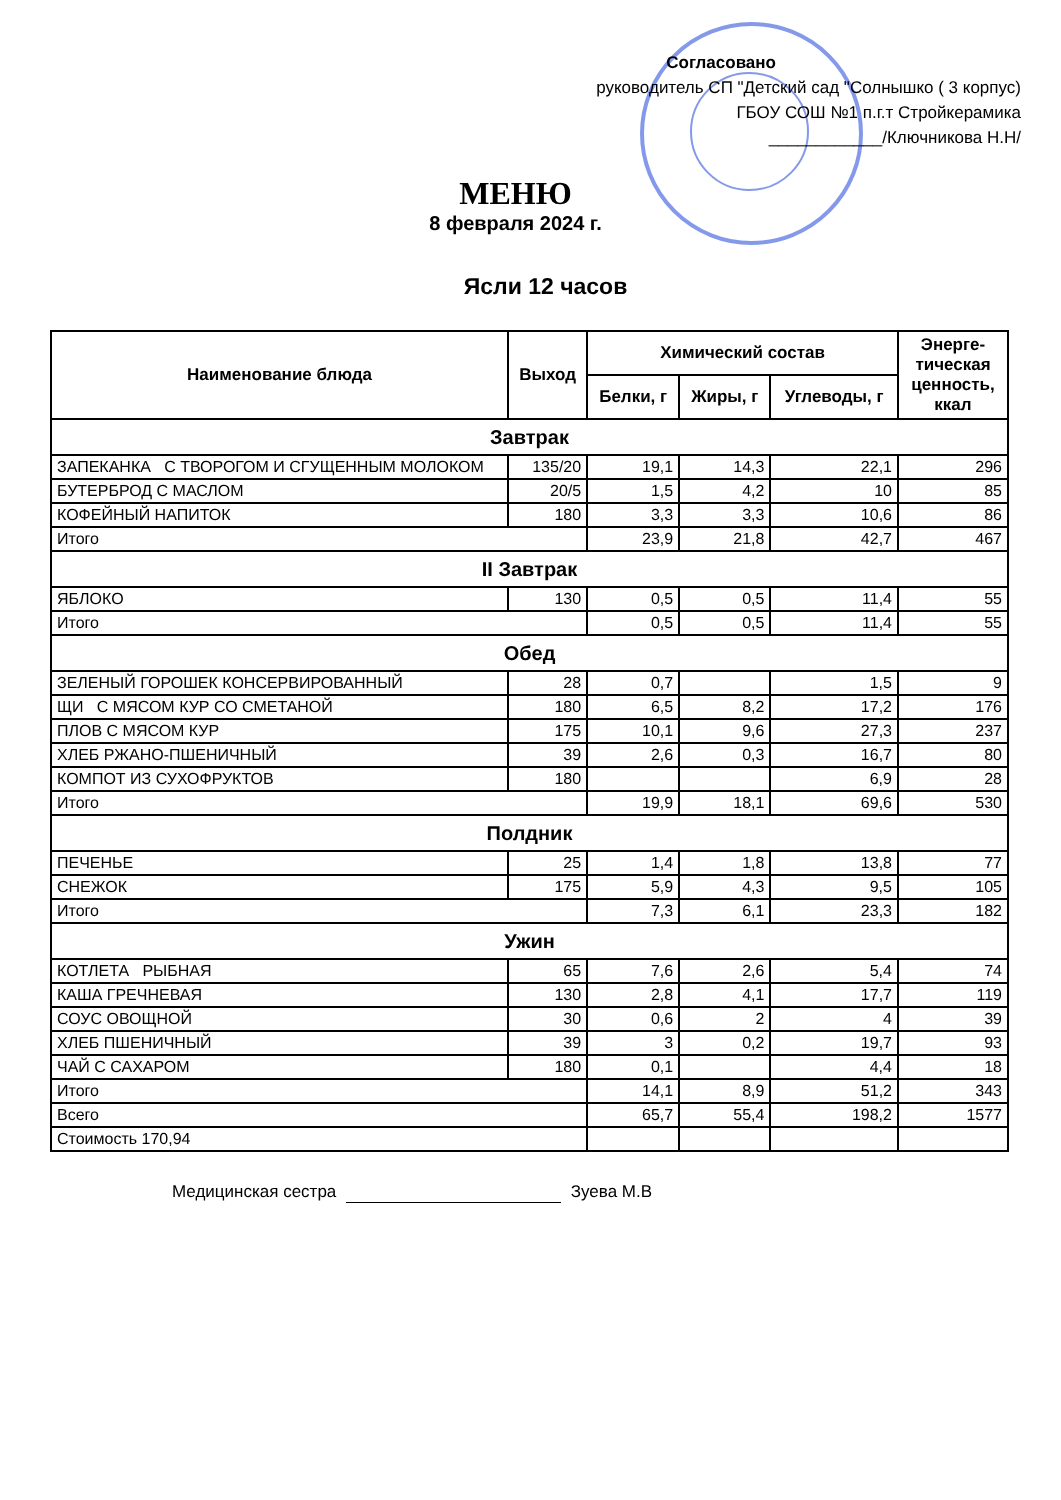Согласовано
руководитель СП "Детский сад "Солнышко ( 3 корпус)
ГБОУ СОШ №1 п.г.т Стройкерамика
____________/Ключникова Н.Н/
МЕНЮ
8 февраля 2024 г.
Ясли 12 часов
| Наименование блюда | Выход | Химический состав | | | Энерге- тическая ценность, ккал |
| --- | --- | --- | --- | --- | --- |
| | | Белки, г | Жиры, г | Углеводы, г | |
| Завтрак | | | | | |
| ЗАПЕКАНКА С ТВОРОГОМ И СГУЩЕННЫМ МОЛОКОМ | 135/20 | 19,1 | 14,3 | 22,1 | 296 |
| БУТЕРБРОД С МАСЛОМ | 20/5 | 1,5 | 4,2 | 10 | 85 |
| КОФЕЙНЫЙ НАПИТОК | 180 | 3,3 | 3,3 | 10,6 | 86 |
| Итого | | 23,9 | 21,8 | 42,7 | 467 |
| II Завтрак | | | | | |
| ЯБЛОКО | 130 | 0,5 | 0,5 | 11,4 | 55 |
| Итого | | 0,5 | 0,5 | 11,4 | 55 |
| Обед | | | | | |
| ЗЕЛЕНЫЙ ГОРОШЕК КОНСЕРВИРОВАННЫЙ | 28 | 0,7 | | 1,5 | 9 |
| ЩИ С МЯСОМ КУР СО СМЕТАНОЙ | 180 | 6,5 | 8,2 | 17,2 | 176 |
| ПЛОВ С МЯСОМ КУР | 175 | 10,1 | 9,6 | 27,3 | 237 |
| ХЛЕБ РЖАНО-ПШЕНИЧНЫЙ | 39 | 2,6 | 0,3 | 16,7 | 80 |
| КОМПОТ ИЗ СУХОФРУКТОВ | 180 | | | 6,9 | 28 |
| Итого | | 19,9 | 18,1 | 69,6 | 530 |
| Полдник | | | | | |
| ПЕЧЕНЬЕ | 25 | 1,4 | 1,8 | 13,8 | 77 |
| СНЕЖОК | 175 | 5,9 | 4,3 | 9,5 | 105 |
| Итого | | 7,3 | 6,1 | 23,3 | 182 |
| Ужин | | | | | |
| КОТЛЕТА РЫБНАЯ | 65 | 7,6 | 2,6 | 5,4 | 74 |
| КАША ГРЕЧНЕВАЯ | 130 | 2,8 | 4,1 | 17,7 | 119 |
| СОУС ОВОЩНОЙ | 30 | 0,6 | 2 | 4 | 39 |
| ХЛЕБ ПШЕНИЧНЫЙ | 39 | 3 | 0,2 | 19,7 | 93 |
| ЧАЙ С САХАРОМ | 180 | 0,1 | | 4,4 | 18 |
| Итого | | 14,1 | 8,9 | 51,2 | 343 |
| Всего | | 65,7 | 55,4 | 198,2 | 1577 |
| Стоимость 170,94 | | | | | |
Медицинская сестра Зуева М.В